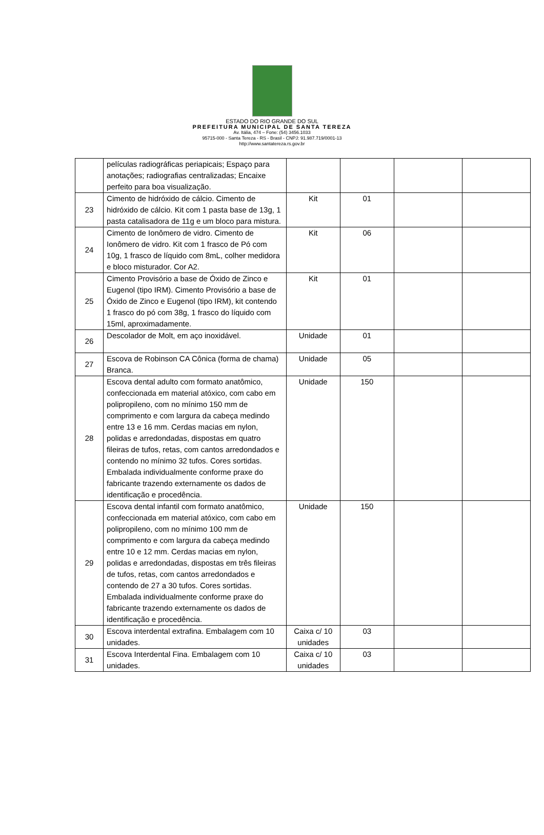ESTADO DO RIO GRANDE DO SUL
PREFEITURA MUNICIPAL DE SANTA TEREZA
Av. Itália, 474 – Fone: (54) 3456.1033
95715-000 - Santa Tereza - RS - Brasil - CNPJ: 91.987.719/0001-13
http://www.santatereza.rs.gov.br
| | películas radiográficas periapicais; Espaço para anotações; radiografias centralizadas; Encaixe perfeito para boa visualização. | | | | |
| 23 | Cimento de hidróxido de cálcio. Cimento de hidróxido de cálcio. Kit com 1 pasta base de 13g, 1 pasta catalisadora de 11g e um bloco para mistura. | Kit | 01 | | |
| 24 | Cimento de Ionômero de vidro. Cimento de Ionômero de vidro. Kit com 1 frasco de Pó com 10g, 1 frasco de líquido com 8mL, colher medidora e bloco misturador. Cor A2. | Kit | 06 | | |
| 25 | Cimento Provisório a base de Óxido de Zinco e Eugenol (tipo IRM). Cimento Provisório a base de Óxido de Zinco e Eugenol (tipo IRM), kit contendo 1 frasco do pó com 38g, 1 frasco do líquido com 15ml, aproximadamente. | Kit | 01 | | |
| 26 | Descolador de Molt, em aço inoxidável. | Unidade | 01 | | |
| 27 | Escova de Robinson CA Cônica (forma de chama) Branca. | Unidade | 05 | | |
| 28 | Escova dental adulto com formato anatômico, confeccionada em material atóxico, com cabo em polipropileno, com no mínimo 150 mm de comprimento e com largura da cabeça medindo entre 13 e 16 mm. Cerdas macias em nylon, polidas e arredondadas, dispostas em quatro fileiras de tufos, retas, com cantos arredondados e contendo no mínimo 32 tufos. Cores sortidas. Embalada individualmente conforme praxe do fabricante trazendo externamente os dados de identificação e procedência. | Unidade | 150 | | |
| 29 | Escova dental infantil com formato anatômico, confeccionada em material atóxico, com cabo em polipropileno, com no mínimo 100 mm de comprimento e com largura da cabeça medindo entre 10 e 12 mm. Cerdas macias em nylon, polidas e arredondadas, dispostas em três fileiras de tufos, retas, com cantos arredondados e contendo de 27 a 30 tufos. Cores sortidas. Embalada individualmente conforme praxe do fabricante trazendo externamente os dados de identificação e procedência. | Unidade | 150 | | |
| 30 | Escova interdental extrafina. Embalagem com 10 unidades. | Caixa c/ 10 unidades | 03 | | |
| 31 | Escova Interdental Fina. Embalagem com 10 unidades. | Caixa c/ 10 unidades | 03 | | |